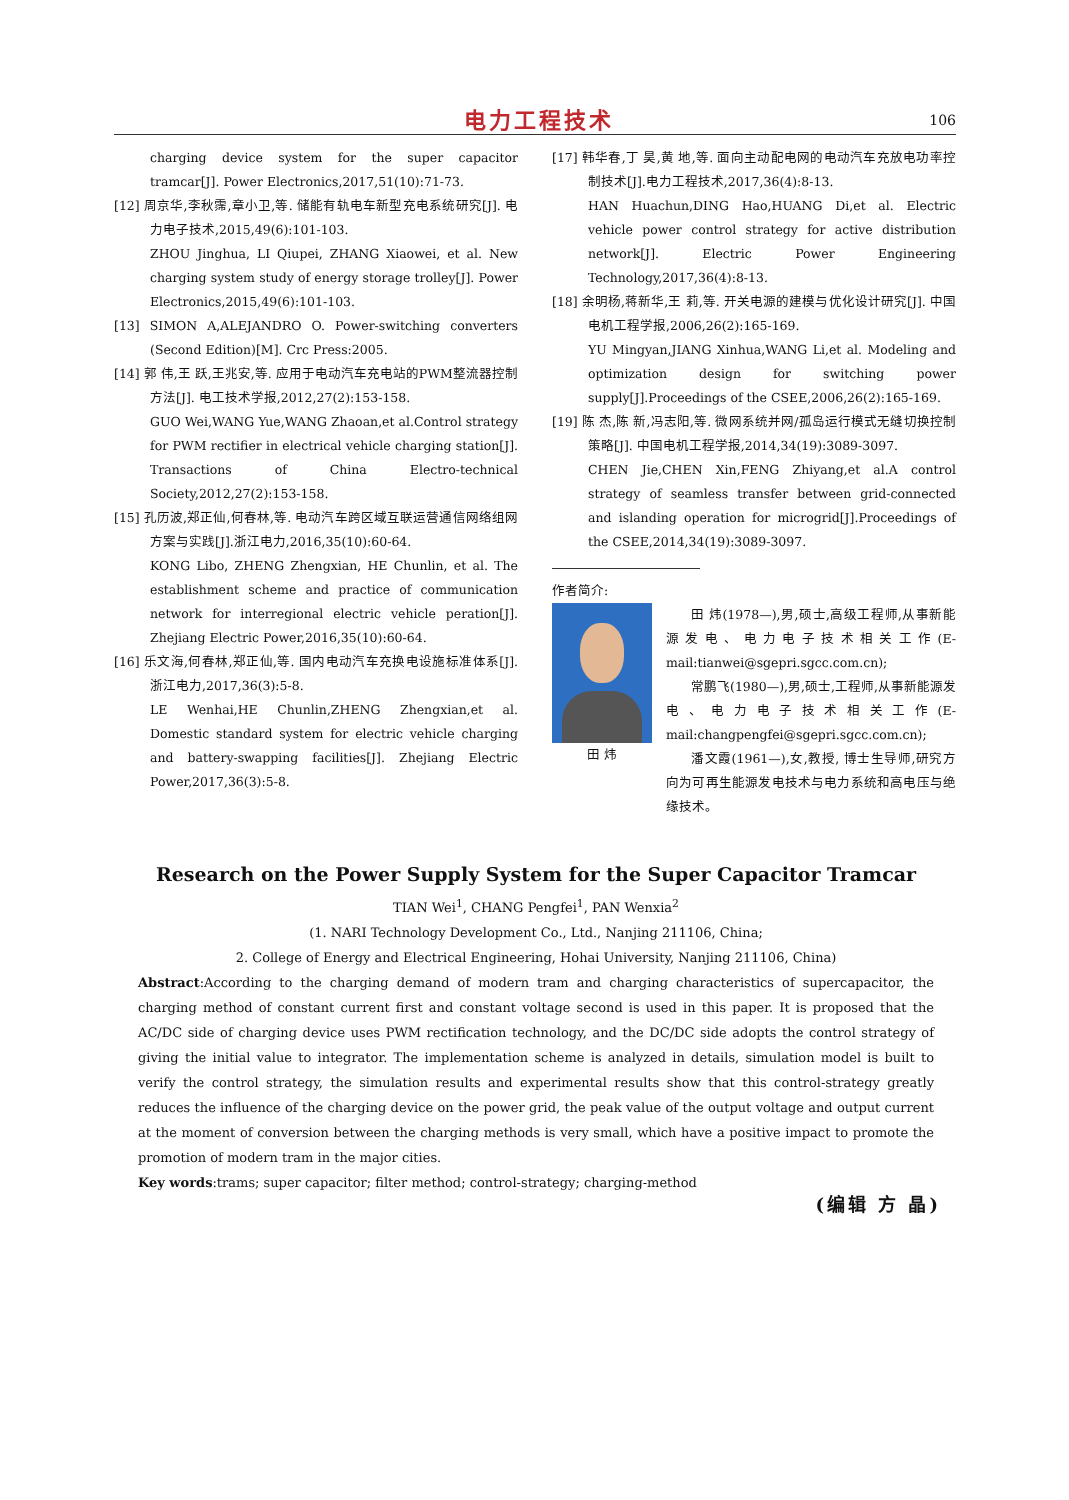电力工程技术 106
charging device system for the super capacitor tramcar[J]. Power Electronics,2017,51(10):71-73.
[12] 周京华,李秋霈,章小卫,等. 储能有轨电车新型充电系统研究[J]. 电力电子技术,2015,49(6):101-103.
ZHOU Jinghua, LI Qiupei, ZHANG Xiaowei, et al. New charging system study of energy storage trolley[J]. Power Electronics,2015,49(6):101-103.
[13] SIMON A,ALEJANDRO O. Power-switching converters (Second Edition)[M]. Crc Press:2005.
[14] 郭 伟,王 跃,王兆安,等. 应用于电动汽车充电站的PWM整流器控制方法[J]. 电工技术学报,2012,27(2):153-158.
GUO Wei,WANG Yue,WANG Zhaoan,et al.Control strategy for PWM rectifier in electrical vehicle charging station[J]. Transactions of China Electro-technical Society,2012,27(2):153-158.
[15] 孔历波,郑正仙,何春林,等. 电动汽车跨区域互联运营通信网络组网方案与实践[J].浙江电力,2016,35(10):60-64.
KONG Libo, ZHENG Zhengxian, HE Chunlin, et al. The establishment scheme and practice of communication network for interregional electric vehicle peration[J]. Zhejiang Electric Power,2016,35(10):60-64.
[16] 乐文海,何春林,郑正仙,等. 国内电动汽车充换电设施标准体系[J]. 浙江电力,2017,36(3):5-8.
LE Wenhai,HE Chunlin,ZHENG Zhengxian,et al. Domestic standard system for electric vehicle charging and battery-swapping facilities[J]. Zhejiang Electric Power,2017,36(3):5-8.
[17] 韩华春,丁 昊,黄 地,等. 面向主动配电网的电动汽车充放电功率控制技术[J].电力工程技术,2017,36(4):8-13.
HAN Huachun,DING Hao,HUANG Di,et al. Electric vehicle power control strategy for active distribution network[J]. Electric Power Engineering Technology,2017,36(4):8-13.
[18] 余明杨,蒋新华,王 莉,等. 开关电源的建模与优化设计研究[J]. 中国电机工程学报,2006,26(2):165-169.
YU Mingyan,JIANG Xinhua,WANG Li,et al. Modeling and optimization design for switching power supply[J].Proceedings of the CSEE,2006,26(2):165-169.
[19] 陈 杰,陈 新,冯志阳,等. 微网系统并网/孤岛运行模式无缝切换控制策略[J]. 中国电机工程学报,2014,34(19):3089-3097.
CHEN Jie,CHEN Xin,FENG Zhiyang,et al.A control strategy of seamless transfer between grid-connected and islanding operation for microgrid[J].Proceedings of the CSEE,2014,34(19):3089-3097.
作者简介:
田 炜 田 炜(1978—),男,硕士,高级工程师,从事新能源发电、电力电子技术相关工作(E-mail:tianwei@sgepri.sgcc.com.cn);
常鹏飞(1980—),男,硕士,工程师,从事新能源发电、电力电子技术相关工作(E-mail:changpengfei@sgepri.sgcc.com.cn);
潘文霞(1961—),女,教授, 博士生导师,研究方向为可再生能源发电技术与电力系统和高电压与绝缘技术。
Research on the Power Supply System for the Super Capacitor Tramcar
TIAN Wei<sup>1</sup>, CHANG Pengfei<sup>1</sup>, PAN Wenxia<sup>2</sup>
(1. NARI Technology Development Co., Ltd., Nanjing 211106, China;
2. College of Energy and Electrical Engineering, Hohai University, Nanjing 211106, China)
Abstract:According to the charging demand of modern tram and charging characteristics of supercapacitor, the charging method of constant current first and constant voltage second is used in this paper. It is proposed that the AC/DC side of charging device uses PWM rectification technology, and the DC/DC side adopts the control strategy of giving the initial value to integrator. The implementation scheme is analyzed in details, simulation model is built to verify the control strategy, the simulation results and experimental results show that this control-strategy greatly reduces the influence of the charging device on the power grid, the peak value of the output voltage and output current at the moment of conversion between the charging methods is very small, which have a positive impact to promote the promotion of modern tram in the major cities.
Key words:trams; super capacitor; filter method; control-strategy; charging-method
(编辑 方 晶)